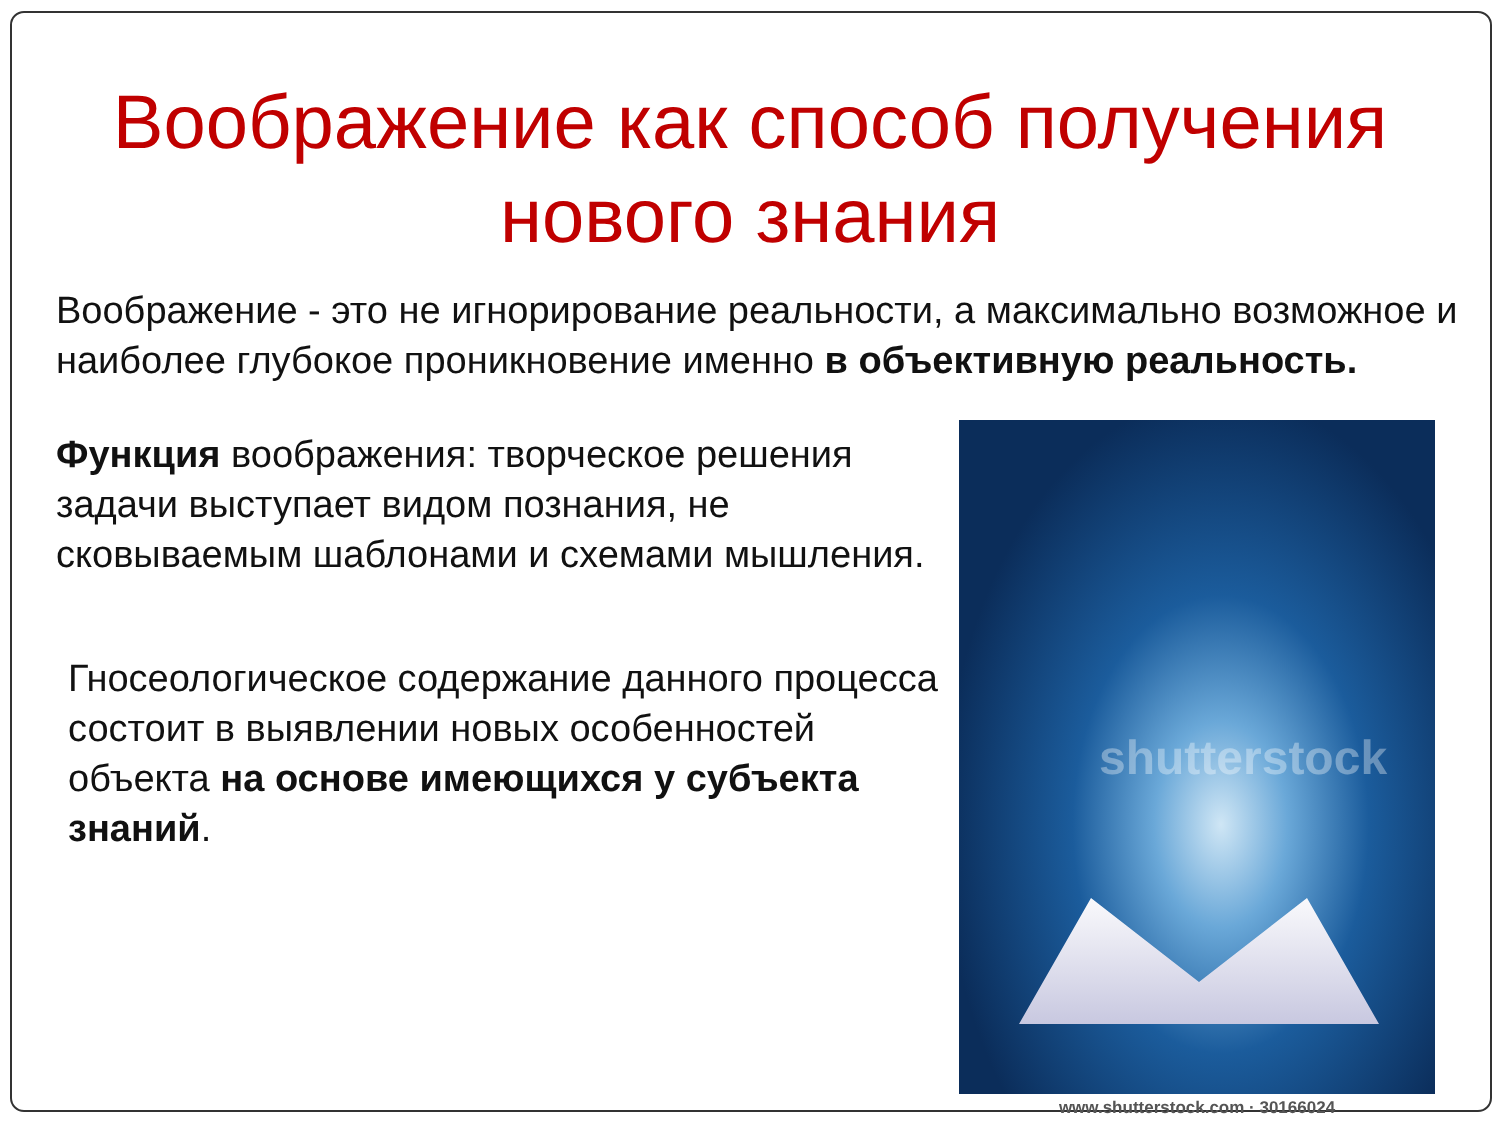Воображение как способ получения
нового знания
Воображение - это не игнорирование реальности, а максимально возможное и наиболее глубокое проникновение именно в объективную реальность.
Функция воображения: творческое решения задачи выступает видом познания, не сковываемым шаблонами и схемами мышления.
Гносеологическое содержание данного процесса состоит в выявлении новых особенностей объекта на основе имеющихся у субъекта знаний.
shutterstock
www.shutterstock.com · 30166024